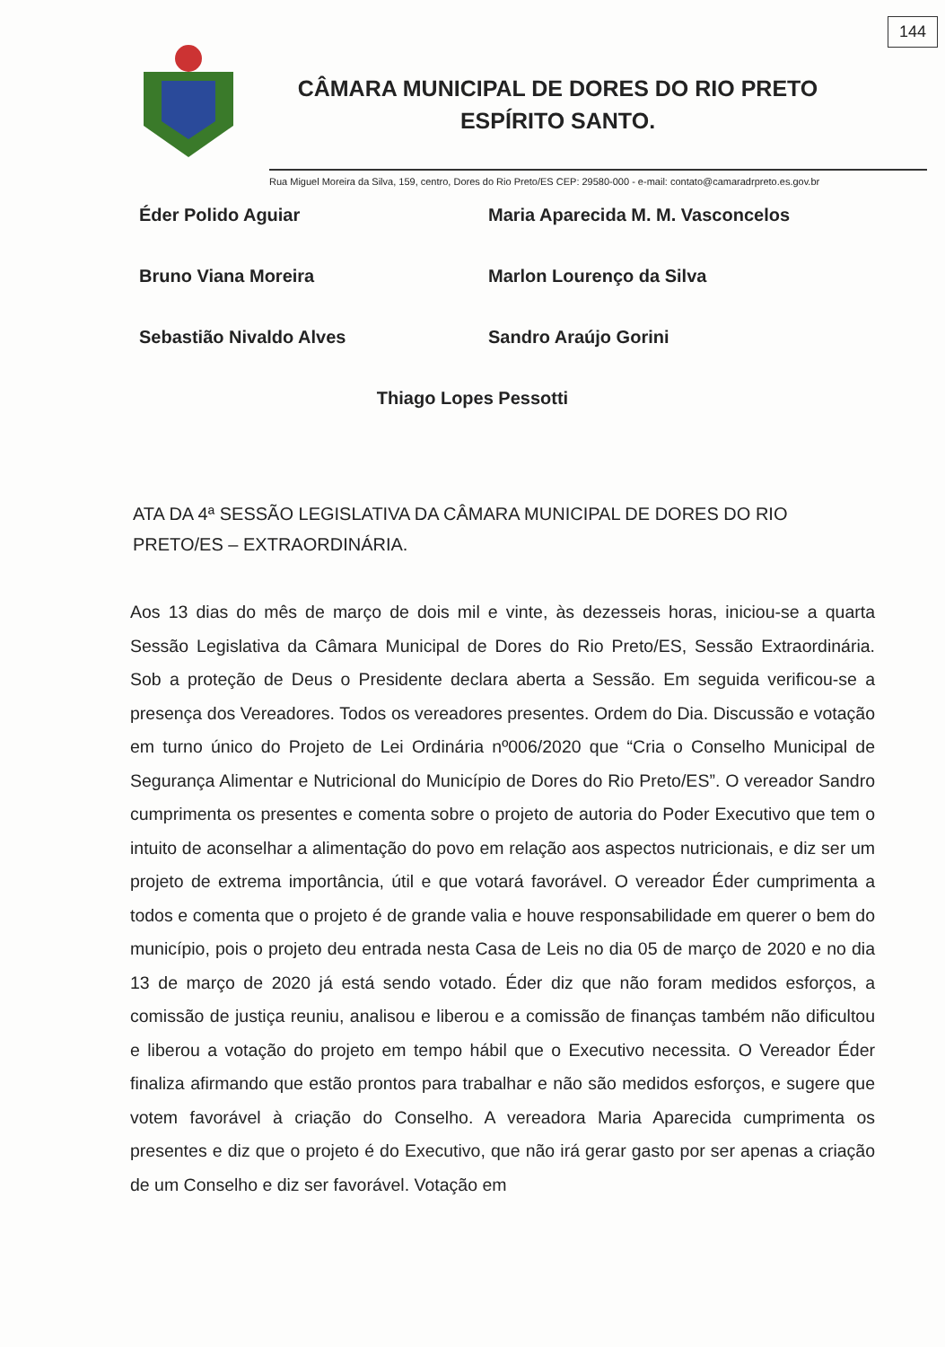144
CÂMARA MUNICIPAL DE DORES DO RIO PRETO
ESPÍRITO SANTO.
Rua Miguel Moreira da Silva, 159, centro, Dores do Rio Preto/ES CEP: 29580-000 - e-mail: contato@camaradrpreto.es.gov.br
Éder Polido Aguiar
Maria Aparecida M. M. Vasconcelos
Bruno Viana Moreira
Marlon Lourenço da Silva
Sebastião Nivaldo Alves
Sandro Araújo Gorini
Thiago Lopes Pessotti
ATA DA 4ª SESSÃO LEGISLATIVA DA CÂMARA MUNICIPAL DE DORES DO RIO PRETO/ES – EXTRAORDINÁRIA.
Aos 13 dias do mês de março de dois mil e vinte, às dezesseis horas, iniciou-se a quarta Sessão Legislativa da Câmara Municipal de Dores do Rio Preto/ES, Sessão Extraordinária. Sob a proteção de Deus o Presidente declara aberta a Sessão. Em seguida verificou-se a presença dos Vereadores. Todos os vereadores presentes. Ordem do Dia. Discussão e votação em turno único do Projeto de Lei Ordinária nº006/2020 que “Cria o Conselho Municipal de Segurança Alimentar e Nutricional do Município de Dores do Rio Preto/ES”. O vereador Sandro cumprimenta os presentes e comenta sobre o projeto de autoria do Poder Executivo que tem o intuito de aconselhar a alimentação do povo em relação aos aspectos nutricionais, e diz ser um projeto de extrema importância, útil e que votará favorável. O vereador Éder cumprimenta a todos e comenta que o projeto é de grande valia e houve responsabilidade em querer o bem do município, pois o projeto deu entrada nesta Casa de Leis no dia 05 de março de 2020 e no dia 13 de março de 2020 já está sendo votado. Éder diz que não foram medidos esforços, a comissão de justiça reuniu, analisou e liberou e a comissão de finanças também não dificultou e liberou a votação do projeto em tempo hábil que o Executivo necessita. O Vereador Éder finaliza afirmando que estão prontos para trabalhar e não são medidos esforços, e sugere que votem favorável à criação do Conselho. A vereadora Maria Aparecida cumprimenta os presentes e diz que o projeto é do Executivo, que não irá gerar gasto por ser apenas a criação de um Conselho e diz ser favorável. Votação em